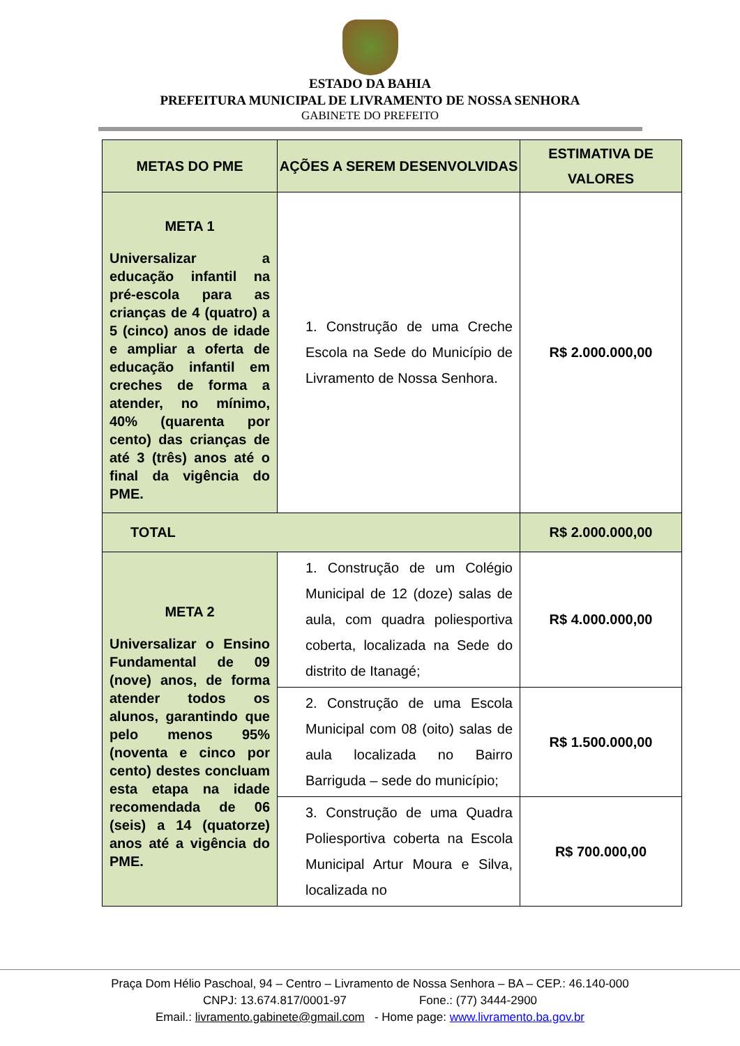ESTADO DA BAHIA
PREFEITURA MUNICIPAL DE LIVRAMENTO DE NOSSA SENHORA
GABINETE DO PREFEITO
| METAS DO PME | AÇÕES A SEREM DESENVOLVIDAS | ESTIMATIVA DE VALORES |
| --- | --- | --- |
| META 1 Universalizar a educação infantil na pré-escola para as crianças de 4 (quatro) a 5 (cinco) anos de idade e ampliar a oferta de educação infantil em creches de forma a atender, no mínimo, 40% (quarenta por cento) das crianças de até 3 (três) anos até o final da vigência do PME. | 1. Construção de uma Creche Escola na Sede do Município de Livramento de Nossa Senhora. | R$ 2.000.000,00 |
| TOTAL | | R$ 2.000.000,00 |
| META 2 Universalizar o Ensino Fundamental de 09 (nove) anos, de forma atender todos os alunos, garantindo que pelo menos 95% (noventa e cinco por cento) destes concluam esta etapa na idade recomendada de 06 (seis) a 14 (quatorze) anos até a vigência do PME. | 1. Construção de um Colégio Municipal de 12 (doze) salas de aula, com quadra poliesportiva coberta, localizada na Sede do distrito de Itanagé; | R$ 4.000.000,00 |
| | 2. Construção de uma Escola Municipal com 08 (oito) salas de aula localizada no Bairro Barriguda – sede do município; | R$ 1.500.000,00 |
| | 3. Construção de uma Quadra Poliesportiva coberta na Escola Municipal Artur Moura e Silva, localizada no | R$ 700.000,00 |
Praça Dom Hélio Paschoal, 94 – Centro – Livramento de Nossa Senhora – BA – CEP.: 46.140-000
CNPJ: 13.674.817/0001-97 Fone.: (77) 3444-2900
Email.: livramento.gabinete@gmail.com - Home page: www.livramento.ba.gov.br